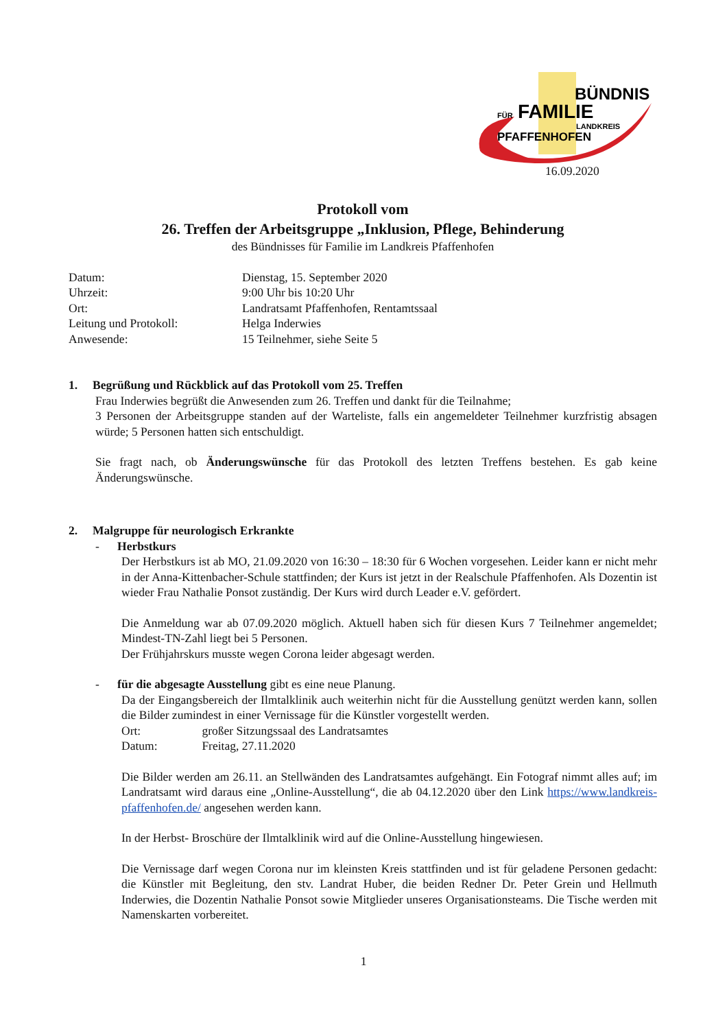BÜNDNIS
FÜR
FAMILIE
LANDKREIS
PFAFFENHOFEN
16.09.2020
Protokoll vom
26. Treffen der Arbeitsgruppe „Inklusion, Pflege, Behinderung
des Bündnisses für Familie im Landkreis Pfaffenhofen
| Datum: | Dienstag, 15. September 2020 |
| Uhrzeit: | 9:00 Uhr bis 10:20 Uhr |
| Ort: | Landratsamt Pfaffenhofen, Rentamtssaal |
| Leitung und Protokoll: | Helga Inderwies |
| Anwesende: | 15 Teilnehmer, siehe Seite 5 |
1. Begrüßung und Rückblick auf das Protokoll vom 25. Treffen
Frau Inderwies begrüßt die Anwesenden zum 26. Treffen und dankt für die Teilnahme;
3 Personen der Arbeitsgruppe standen auf der Warteliste, falls ein angemeldeter Teilnehmer kurzfristig absagen würde; 5 Personen hatten sich entschuldigt.
Sie fragt nach, ob Änderungswünsche für das Protokoll des letzten Treffens bestehen. Es gab keine Änderungswünsche.
2. Malgruppe für neurologisch Erkrankte
- Herbstkurs
Der Herbstkurs ist ab MO, 21.09.2020 von 16:30 – 18:30 für 6 Wochen vorgesehen. Leider kann er nicht mehr in der Anna-Kittenbacher-Schule stattfinden; der Kurs ist jetzt in der Realschule Pfaffenhofen. Als Dozentin ist wieder Frau Nathalie Ponsot zuständig. Der Kurs wird durch Leader e.V. gefördert.
Die Anmeldung war ab 07.09.2020 möglich. Aktuell haben sich für diesen Kurs 7 Teilnehmer angemeldet; Mindest-TN-Zahl liegt bei 5 Personen.
Der Frühjahrskurs musste wegen Corona leider abgesagt werden.
- für die abgesagte Ausstellung gibt es eine neue Planung.
Da der Eingangsbereich der Ilmtalklinik auch weiterhin nicht für die Ausstellung genützt werden kann, sollen die Bilder zumindest in einer Vernissage für die Künstler vorgestellt werden.
Ort: großer Sitzungssaal des Landratsamtes
Datum: Freitag, 27.11.2020
Die Bilder werden am 26.11. an Stellwänden des Landratsamtes aufgehängt. Ein Fotograf nimmt alles auf; im Landratsamt wird daraus eine „Online-Ausstellung“, die ab 04.12.2020 über den Link https://www.landkreis-pfaffenhofen.de/ angesehen werden kann.
In der Herbst- Broschüre der Ilmtalklinik wird auf die Online-Ausstellung hingewiesen.
Die Vernissage darf wegen Corona nur im kleinsten Kreis stattfinden und ist für geladene Personen gedacht: die Künstler mit Begleitung, den stv. Landrat Huber, die beiden Redner Dr. Peter Grein und Hellmuth Inderwies, die Dozentin Nathalie Ponsot sowie Mitglieder unseres Organisationsteams. Die Tische werden mit Namenskarten vorbereitet.
1